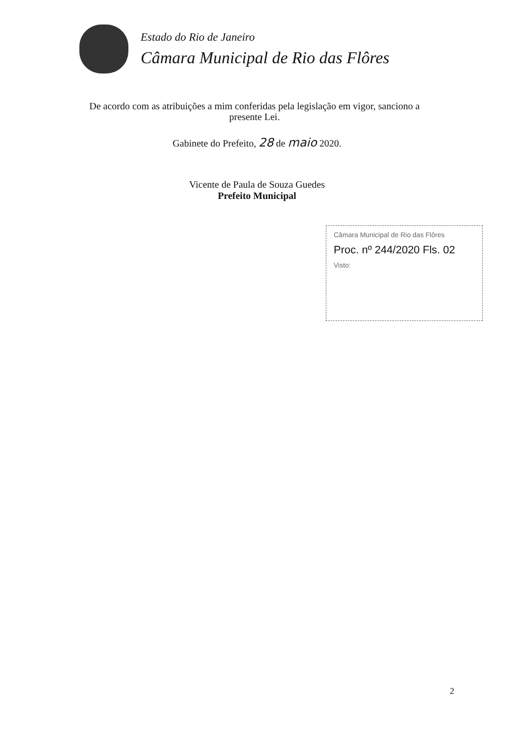Estado do Rio de Janeiro
Câmara Municipal de Rio das Flôres
De acordo com as atribuições a mim conferidas pela legislação em vigor, sanciono a presente Lei.
Gabinete do Prefeito, 28 de maio 2020.
Vicente de Paula de Souza Guedes
Prefeito Municipal
Câmara Municipal de Rio das Flôres
Proc. nº 244/2020 Fls. 02
Visto:
2